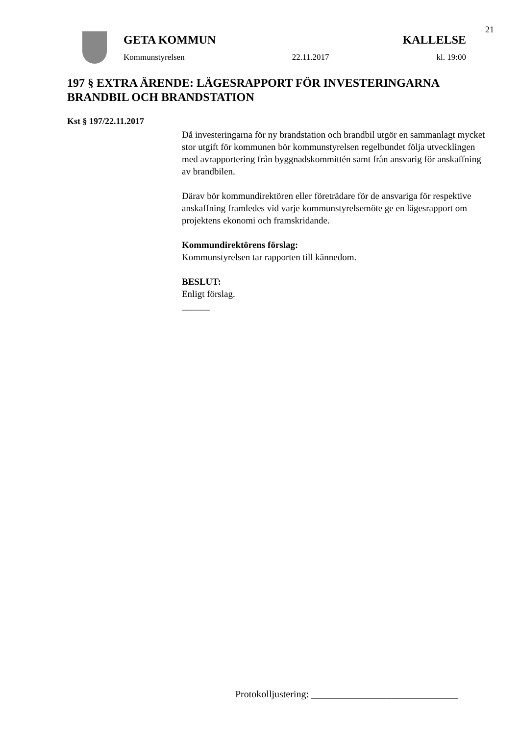21
GETA KOMMUN KALLELSE
Kommunstyrelsen 22.11.2017 kl. 19:00
197 § EXTRA ÄRENDE: LÄGESRAPPORT FÖR INVESTERINGARNA BRANDBIL OCH BRANDSTATION
Kst § 197/22.11.2017
Då investeringarna för ny brandstation och brandbil utgör en sammanlagt mycket stor utgift för kommunen bör kommunstyrelsen regelbundet följa utvecklingen med avrapportering från byggnadskommittén samt från ansvarig för anskaffning av brandbilen.
Därav bör kommundirektören eller företrädare för de ansvariga för respektive anskaffning framledes vid varje kommunstyrelsemöte ge en lägesrapport om projektens ekonomi och framskridande.
Kommundirektörens förslag:
Kommunstyrelsen tar rapporten till kännedom.
BESLUT:
Enligt förslag.
______
Protokolljustering: ______________________________